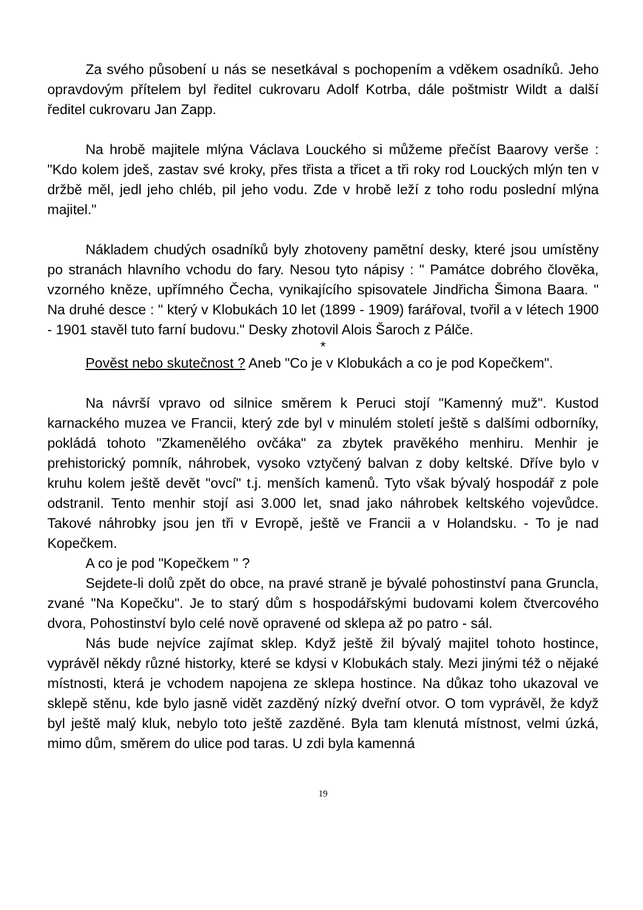Za svého působení u nás se nesetkával s pochopením a vděkem osadníků. Jeho opravdovým přítelem byl ředitel cukrovaru Adolf Kotrba, dále poštmistr Wildt a další ředitel cukrovaru Jan Zapp.
Na hrobě majitele mlýna Václava Louckého si můžeme přečíst Baarovy verše : "Kdo kolem jdeš, zastav své kroky, přes třista a třicet a tři roky rod Louckých mlýn ten v držbě měl, jedl jeho chléb, pil jeho vodu. Zde v hrobě leží z toho rodu poslední mlýna majitel."
Nákladem chudých osadníků byly zhotoveny pamětní desky, které jsou umístěny po stranách hlavního vchodu do fary. Nesou tyto nápisy : " Památce dobrého člověka, vzorného kněze, upřímného Čecha, vynikajícího spisovatele Jindřicha Šimona Baara. " Na druhé desce : " který v Klobukách 10 let (1899 - 1909) farářoval, tvořil a v létech 1900 - 1901 stavěl tuto farní budovu." Desky zhotovil Alois Šaroch z Pálče.
*
Pověst nebo skutečnost ? Aneb "Co je v Klobukách a co je pod Kopečkem".
Na návrší vpravo od silnice směrem k Peruci stojí "Kamenný muž". Kustod karnackého muzea ve Francii, který zde byl v minulém století ještě s dalšími odborníky, pokládá tohoto "Zkamenělého ovčáka" za zbytek pravěkého menhiru. Menhir je prehistorický pomník, náhrobek, vysoko vztyčený balvan z doby keltské. Dříve bylo v kruhu kolem ještě devět "ovcí" t.j. menších kamenů. Tyto však bývalý hospodář z pole odstranil. Tento menhir stojí asi 3.000 let, snad jako náhrobek keltského vojevůdce. Takové náhrobky jsou jen tři v Evropě, ještě ve Francii a v Holandsku. - To je nad Kopečkem.
A co je pod "Kopečkem " ?
Sejdete-li dolů zpět do obce, na pravé straně je bývalé pohostinství pana Gruncla, zvané "Na Kopečku". Je to starý dům s hospodářskými budovami kolem čtvercového dvora, Pohostinství bylo celé nově opravené od sklepa až po patro - sál.
Nás bude nejvíce zajímat sklep. Když ještě žil bývalý majitel tohoto hostince, vyprávěl někdy různé historky, které se kdysi v Klobukách staly. Mezi jinými též o nějaké místnosti, která je vchodem napojena ze sklepa hostince. Na důkaz toho ukazoval ve sklepě stěnu, kde bylo jasně vidět zazděný nízký dveřní otvor. O tom vyprávěl, že když byl ještě malý kluk, nebylo toto ještě zazděné. Byla tam klenutá místnost, velmi úzká, mimo dům, směrem do ulice pod taras. U zdi byla kamenná
19